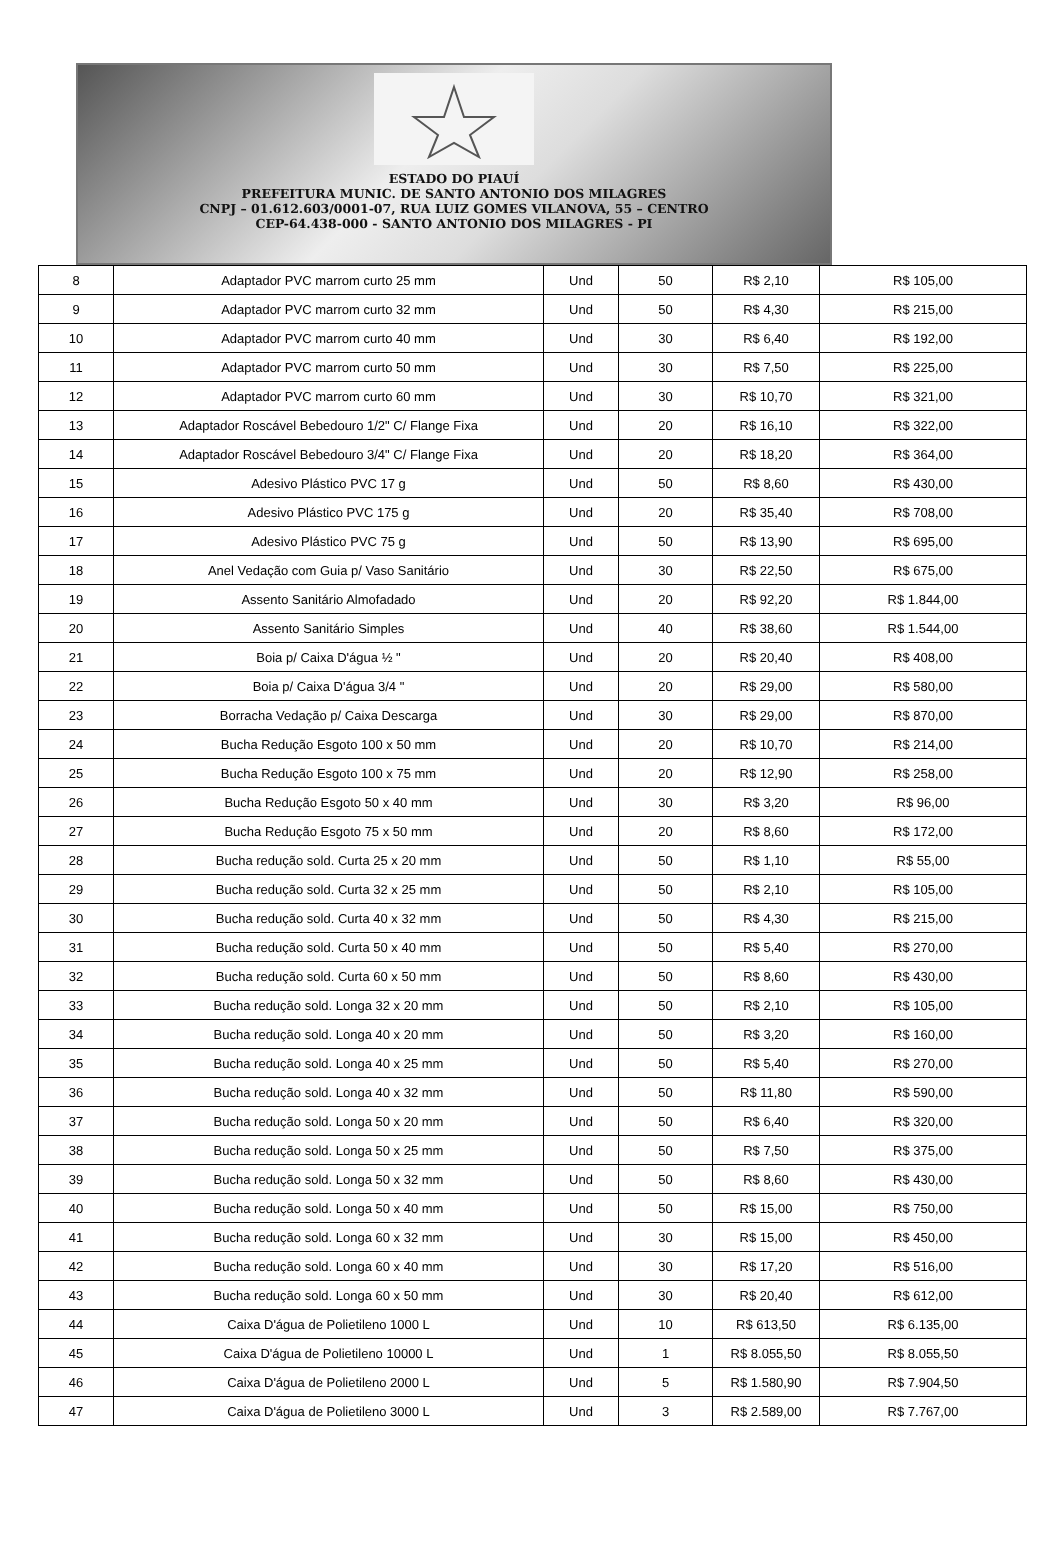ESTADO DO PIAUÍ
PREFEITURA MUNIC. DE SANTO ANTONIO DOS MILAGRES
CNPJ – 01.612.603/0001-07, RUA LUIZ GOMES VILANOVA, 55 – CENTRO
CEP-64.438-000 - SANTO ANTONIO DOS MILAGRES - PI
| 8 | Adaptador PVC marrom curto 25 mm | Und | 50 | R$ 2,10 | R$ 105,00 |
| 9 | Adaptador PVC marrom curto 32 mm | Und | 50 | R$ 4,30 | R$ 215,00 |
| 10 | Adaptador PVC marrom curto 40 mm | Und | 30 | R$ 6,40 | R$ 192,00 |
| 11 | Adaptador PVC marrom curto 50 mm | Und | 30 | R$ 7,50 | R$ 225,00 |
| 12 | Adaptador PVC marrom curto 60 mm | Und | 30 | R$ 10,70 | R$ 321,00 |
| 13 | Adaptador Roscável Bebedouro 1/2" C/ Flange Fixa | Und | 20 | R$ 16,10 | R$ 322,00 |
| 14 | Adaptador Roscável Bebedouro 3/4" C/ Flange Fixa | Und | 20 | R$ 18,20 | R$ 364,00 |
| 15 | Adesivo Plástico PVC 17 g | Und | 50 | R$ 8,60 | R$ 430,00 |
| 16 | Adesivo Plástico PVC 175 g | Und | 20 | R$ 35,40 | R$ 708,00 |
| 17 | Adesivo Plástico PVC 75 g | Und | 50 | R$ 13,90 | R$ 695,00 |
| 18 | Anel Vedação com Guia p/ Vaso Sanitário | Und | 30 | R$ 22,50 | R$ 675,00 |
| 19 | Assento Sanitário Almofadado | Und | 20 | R$ 92,20 | R$ 1.844,00 |
| 20 | Assento Sanitário Simples | Und | 40 | R$ 38,60 | R$ 1.544,00 |
| 21 | Boia p/ Caixa D'água ½ " | Und | 20 | R$ 20,40 | R$ 408,00 |
| 22 | Boia p/ Caixa D'água 3/4 " | Und | 20 | R$ 29,00 | R$ 580,00 |
| 23 | Borracha Vedação p/ Caixa Descarga | Und | 30 | R$ 29,00 | R$ 870,00 |
| 24 | Bucha Redução Esgoto 100 x 50 mm | Und | 20 | R$ 10,70 | R$ 214,00 |
| 25 | Bucha Redução Esgoto 100 x 75 mm | Und | 20 | R$ 12,90 | R$ 258,00 |
| 26 | Bucha Redução Esgoto 50 x 40 mm | Und | 30 | R$ 3,20 | R$ 96,00 |
| 27 | Bucha Redução Esgoto 75 x 50 mm | Und | 20 | R$ 8,60 | R$ 172,00 |
| 28 | Bucha redução sold. Curta 25 x 20 mm | Und | 50 | R$ 1,10 | R$ 55,00 |
| 29 | Bucha redução sold. Curta 32 x 25 mm | Und | 50 | R$ 2,10 | R$ 105,00 |
| 30 | Bucha redução sold. Curta 40 x 32 mm | Und | 50 | R$ 4,30 | R$ 215,00 |
| 31 | Bucha redução sold. Curta 50 x 40 mm | Und | 50 | R$ 5,40 | R$ 270,00 |
| 32 | Bucha redução sold. Curta 60 x 50 mm | Und | 50 | R$ 8,60 | R$ 430,00 |
| 33 | Bucha redução sold. Longa 32 x 20 mm | Und | 50 | R$ 2,10 | R$ 105,00 |
| 34 | Bucha redução sold. Longa 40 x 20 mm | Und | 50 | R$ 3,20 | R$ 160,00 |
| 35 | Bucha redução sold. Longa 40 x 25 mm | Und | 50 | R$ 5,40 | R$ 270,00 |
| 36 | Bucha redução sold. Longa 40 x 32 mm | Und | 50 | R$ 11,80 | R$ 590,00 |
| 37 | Bucha redução sold. Longa 50 x 20 mm | Und | 50 | R$ 6,40 | R$ 320,00 |
| 38 | Bucha redução sold. Longa 50 x 25 mm | Und | 50 | R$ 7,50 | R$ 375,00 |
| 39 | Bucha redução sold. Longa 50 x 32 mm | Und | 50 | R$ 8,60 | R$ 430,00 |
| 40 | Bucha redução sold. Longa 50 x 40 mm | Und | 50 | R$ 15,00 | R$ 750,00 |
| 41 | Bucha redução sold. Longa 60 x 32 mm | Und | 30 | R$ 15,00 | R$ 450,00 |
| 42 | Bucha redução sold. Longa 60 x 40 mm | Und | 30 | R$ 17,20 | R$ 516,00 |
| 43 | Bucha redução sold. Longa 60 x 50 mm | Und | 30 | R$ 20,40 | R$ 612,00 |
| 44 | Caixa D'água de Polietileno 1000 L | Und | 10 | R$ 613,50 | R$ 6.135,00 |
| 45 | Caixa D'água de Polietileno 10000 L | Und | 1 | R$ 8.055,50 | R$ 8.055,50 |
| 46 | Caixa D'água de Polietileno 2000 L | Und | 5 | R$ 1.580,90 | R$ 7.904,50 |
| 47 | Caixa D'água de Polietileno 3000 L | Und | 3 | R$ 2.589,00 | R$ 7.767,00 |